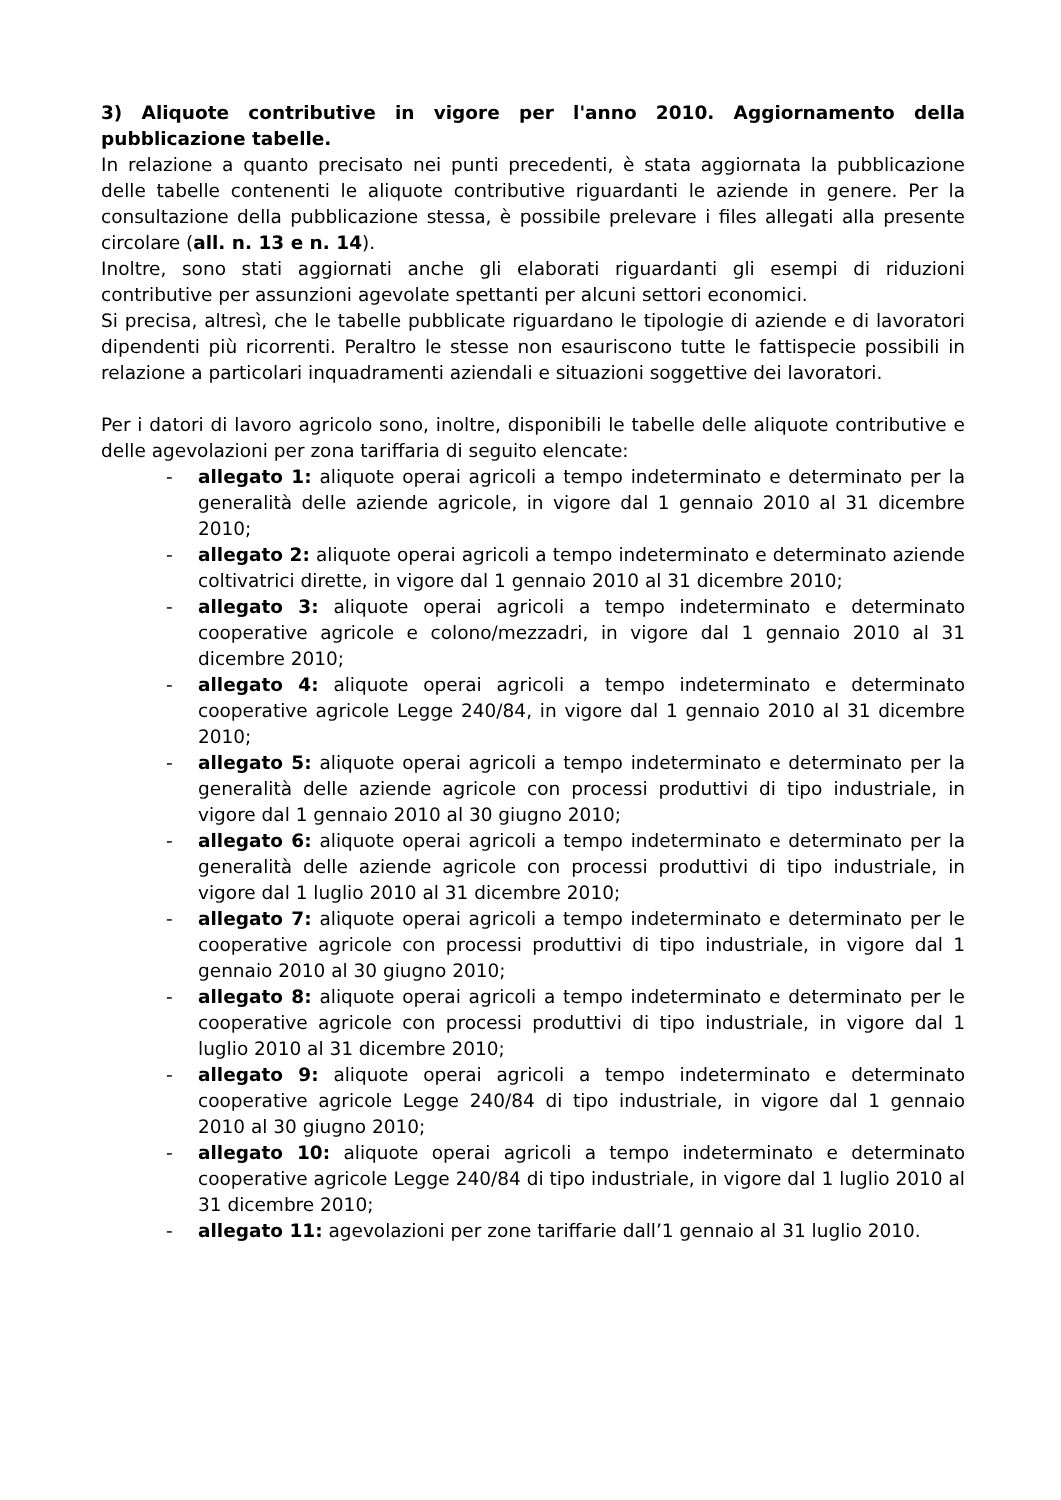3) Aliquote contributive in vigore per l'anno 2010. Aggiornamento della pubblicazione tabelle.
In relazione a quanto precisato nei punti precedenti, è stata aggiornata la pubblicazione delle tabelle contenenti le aliquote contributive riguardanti le aziende in genere. Per la consultazione della pubblicazione stessa, è possibile prelevare i files allegati alla presente circolare (all. n. 13 e n. 14).
Inoltre, sono stati aggiornati anche gli elaborati riguardanti gli esempi di riduzioni contributive per assunzioni agevolate spettanti per alcuni settori economici.
Si precisa, altresì, che le tabelle pubblicate riguardano le tipologie di aziende e di lavoratori dipendenti più ricorrenti. Peraltro le stesse non esauriscono tutte le fattispecie possibili in relazione a particolari inquadramenti aziendali e situazioni soggettive dei lavoratori.
Per i datori di lavoro agricolo sono, inoltre, disponibili le tabelle delle aliquote contributive e delle agevolazioni per zona tariffaria di seguito elencate:
- allegato 1: aliquote operai agricoli a tempo indeterminato e determinato per la generalità delle aziende agricole, in vigore dal 1 gennaio 2010 al 31 dicembre 2010;
- allegato 2: aliquote operai agricoli a tempo indeterminato e determinato aziende coltivatrici dirette, in vigore dal 1 gennaio 2010 al 31 dicembre 2010;
- allegato 3: aliquote operai agricoli a tempo indeterminato e determinato cooperative agricole e colono/mezzadri, in vigore dal 1 gennaio 2010 al 31 dicembre 2010;
- allegato 4: aliquote operai agricoli a tempo indeterminato e determinato cooperative agricole Legge 240/84, in vigore dal 1 gennaio 2010 al 31 dicembre 2010;
- allegato 5: aliquote operai agricoli a tempo indeterminato e determinato per la generalità delle aziende agricole con processi produttivi di tipo industriale, in vigore dal 1 gennaio 2010 al 30 giugno 2010;
- allegato 6: aliquote operai agricoli a tempo indeterminato e determinato per la generalità delle aziende agricole con processi produttivi di tipo industriale, in vigore dal 1 luglio 2010 al 31 dicembre 2010;
- allegato 7: aliquote operai agricoli a tempo indeterminato e determinato per le cooperative agricole con processi produttivi di tipo industriale, in vigore dal 1 gennaio 2010 al 30 giugno 2010;
- allegato 8: aliquote operai agricoli a tempo indeterminato e determinato per le cooperative agricole con processi produttivi di tipo industriale, in vigore dal 1 luglio 2010 al 31 dicembre 2010;
- allegato 9: aliquote operai agricoli a tempo indeterminato e determinato cooperative agricole Legge 240/84 di tipo industriale, in vigore dal 1 gennaio 2010 al 30 giugno 2010;
- allegato 10: aliquote operai agricoli a tempo indeterminato e determinato cooperative agricole Legge 240/84 di tipo industriale, in vigore dal 1 luglio 2010 al 31 dicembre 2010;
- allegato 11: agevolazioni per zone tariffarie dall’1 gennaio al 31 luglio 2010.